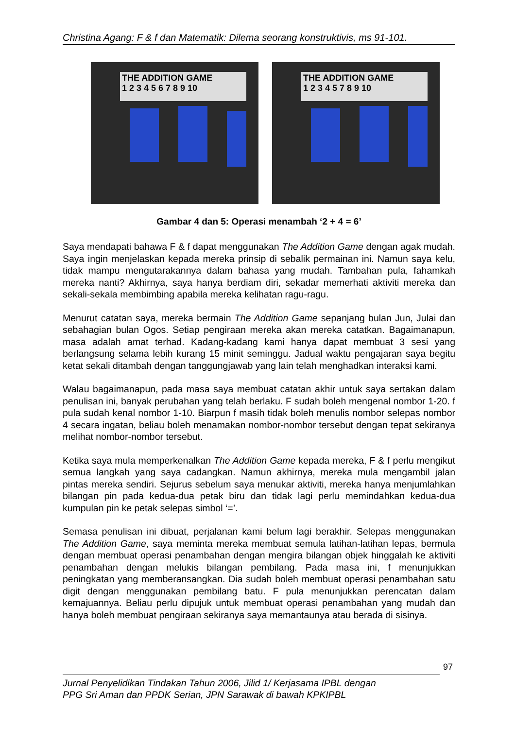Christina Agang: F & f dan Matematik: Dilema seorang konstruktivis, ms 91-101.
THE ADDITION GAME
1 2 3 4 5 6 7 8 9 10
THE ADDITION GAME
1 2 3 4 5 7 8 9 10
Gambar 4 dan 5: Operasi menambah ‘2 + 4 = 6’
Saya mendapati bahawa F & f dapat menggunakan The Addition Game dengan agak mudah. Saya ingin menjelaskan kepada mereka prinsip di sebalik permainan ini. Namun saya kelu, tidak mampu mengutarakannya dalam bahasa yang mudah. Tambahan pula, fahamkah mereka nanti? Akhirnya, saya hanya berdiam diri, sekadar memerhati aktiviti mereka dan sekali-sekala membimbing apabila mereka kelihatan ragu-ragu.
Menurut catatan saya, mereka bermain The Addition Game sepanjang bulan Jun, Julai dan sebahagian bulan Ogos. Setiap pengiraan mereka akan mereka catatkan. Bagaimanapun, masa adalah amat terhad. Kadang-kadang kami hanya dapat membuat 3 sesi yang berlangsung selama lebih kurang 15 minit seminggu. Jadual waktu pengajaran saya begitu ketat sekali ditambah dengan tanggungjawab yang lain telah menghadkan interaksi kami.
Walau bagaimanapun, pada masa saya membuat catatan akhir untuk saya sertakan dalam penulisan ini, banyak perubahan yang telah berlaku. F sudah boleh mengenal nombor 1-20. f pula sudah kenal nombor 1-10. Biarpun f masih tidak boleh menulis nombor selepas nombor 4 secara ingatan, beliau boleh menamakan nombor-nombor tersebut dengan tepat sekiranya melihat nombor-nombor tersebut.
Ketika saya mula memperkenalkan The Addition Game kepada mereka, F & f perlu mengikut semua langkah yang saya cadangkan. Namun akhirnya, mereka mula mengambil jalan pintas mereka sendiri. Sejurus sebelum saya menukar aktiviti, mereka hanya menjumlahkan bilangan pin pada kedua-dua petak biru dan tidak lagi perlu memindahkan kedua-dua kumpulan pin ke petak selepas simbol ‘=’.
Semasa penulisan ini dibuat, perjalanan kami belum lagi berakhir. Selepas menggunakan The Addition Game, saya meminta mereka membuat semula latihan-latihan lepas, bermula dengan membuat operasi penambahan dengan mengira bilangan objek hinggalah ke aktiviti penambahan dengan melukis bilangan pembilang. Pada masa ini, f menunjukkan peningkatan yang memberansangkan. Dia sudah boleh membuat operasi penambahan satu digit dengan menggunakan pembilang batu. F pula menunjukkan perencatan dalam kemajuannya. Beliau perlu dipujuk untuk membuat operasi penambahan yang mudah dan hanya boleh membuat pengiraan sekiranya saya memantaunya atau berada di sisinya.
97
Jurnal Penyelidikan Tindakan Tahun 2006, Jilid 1/ Kerjasama IPBL dengan
PPG Sri Aman dan PPDK Serian, JPN Sarawak di bawah KPKIPBL